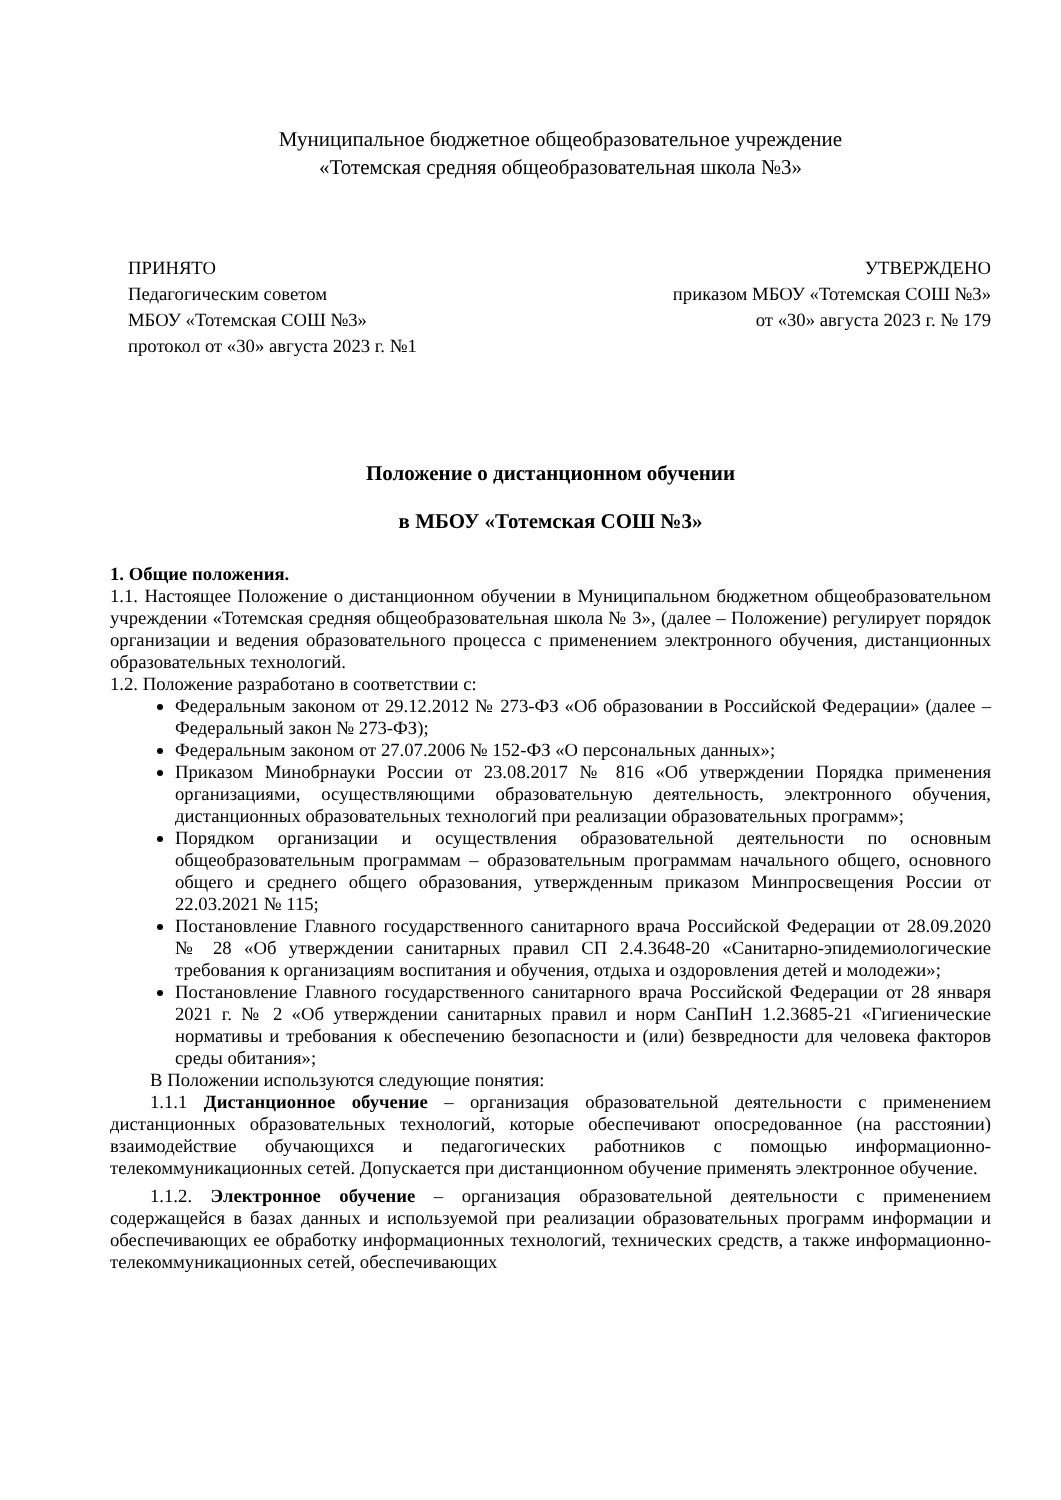Муниципальное бюджетное общеобразовательное учреждение
«Тотемская средняя общеобразовательная школа №3»
ПРИНЯТО
Педагогическим советом
МБОУ «Тотемская СОШ №3»
протокол от «30» августа 2023 г. №1
УТВЕРЖДЕНО
приказом МБОУ «Тотемская СОШ №3»
от «30» августа 2023 г. № 179
Положение о дистанционном обучении
в МБОУ «Тотемская СОШ №3»
1. Общие положения.
1.1. Настоящее Положение о дистанционном обучении в Муниципальном бюджетном общеобразовательном учреждении «Тотемская средняя общеобразовательная школа № 3», (далее – Положение) регулирует порядок организации и ведения образовательного процесса с применением электронного обучения, дистанционных образовательных технологий.
1.2. Положение разработано в соответствии с:
Федеральным законом от 29.12.2012 № 273-ФЗ «Об образовании в Российской Федерации» (далее – Федеральный закон № 273-ФЗ);
Федеральным законом от 27.07.2006 № 152-ФЗ «О персональных данных»;
Приказом Минобрнауки России от 23.08.2017 № 816 «Об утверждении Порядка применения организациями, осуществляющими образовательную деятельность, электронного обучения, дистанционных образовательных технологий при реализации образовательных программ»;
Порядком организации и осуществления образовательной деятельности по основным общеобразовательным программам – образовательным программам начального общего, основного общего и среднего общего образования, утвержденным приказом Минпросвещения России от 22.03.2021 № 115;
Постановление Главного государственного санитарного врача Российской Федерации от 28.09.2020 № 28 «Об утверждении санитарных правил СП 2.4.3648-20 «Санитарно-эпидемиологические требования к организациям воспитания и обучения, отдыха и оздоровления детей и молодежи»;
Постановление Главного государственного санитарного врача Российской Федерации от 28 января 2021 г. № 2 «Об утверждении санитарных правил и норм СанПиН 1.2.3685-21 «Гигиенические нормативы и требования к обеспечению безопасности и (или) безвредности для человека факторов среды обитания»;
В Положении используются следующие понятия:
1.1.1 Дистанционное обучение – организация образовательной деятельности с применением дистанционных образовательных технологий, которые обеспечивают опосредованное (на расстоянии) взаимодействие обучающихся и педагогических работников с помощью информационно-телекоммуникационных сетей. Допускается при дистанционном обучение применять электронное обучение.
1.1.2. Электронное обучение – организация образовательной деятельности с применением содержащейся в базах данных и используемой при реализации образовательных программ информации и обеспечивающих ее обработку информационных технологий, технических средств, а также информационно-телекоммуникационных сетей, обеспечивающих